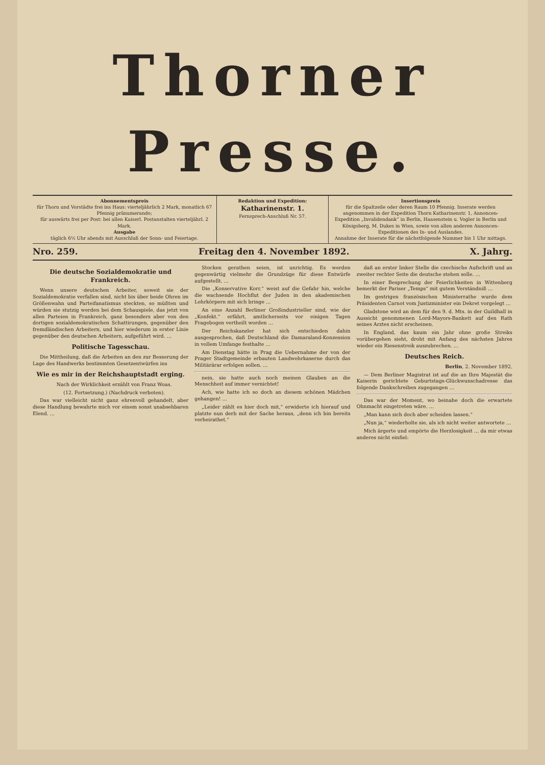Thorner Presse.
Abonnementspreis
für Thorn und Vorstädte frei ins Haus: vierteljährlich 2 Mark, monatlich 67 Pfennig pränumerando;
für auswärts frei per Post: bei allen Kaiserl. Postanstalten vierteljährl. 2 Mark.
Ausgabe
täglich 6½ Uhr abends mit Ausschluß der Sonn- und Feiertage.
Redaktion und Expedition:
Katharinenstr. 1.
Fernsprech-Anschluß Nr. 57.
Insertionspreis
für die Spaltzeile oder deren Raum 10 Pfennig. Inserate werden angenommen in der Expedition Thorn Katharinenstr. 1, Annoncen-Expedition „Invalidendank“ in Berlin, Haasenstein u. Vogler in Berlin und Königsberg, M. Dukes in Wien, sowie von allen anderen Annoncen-Expeditionen des In- und Auslandes.
Annahme der Inserate für die nächstfolgende Nummer bis 1 Uhr mittags.
Nro. 259. Freitag den 4. November 1892. X. Jahrg.
Die deutsche Sozialdemokratie und Frankreich.
Wenn unsere deutschen Arbeiter, soweit sie der Sozialdemokratie verfallen sind, nicht bis über beide Ohren im Größenwahn und Parteifanatismus steckten, so müßten und würden sie stutzig werden bei dem Schauspiele, das jetzt von allen Parteien in Frankreich, ganz besonders aber von den dortigen sozialdemokratischen Schattirungen, gegenüber den fremdländischen Arbeitern, und hier wiederum in erster Linie gegenüber den deutschen Arbeitern, aufgeführt wird. …
Politische Tagesschau.
Die Mittheilung, daß die Arbeiten an den zur Besserung der Lage des Handwerks bestimmten Gesetzentwürfen ins
Wie es mir in der Reichshauptstadt erging.
Nach der Wirklichkeit erzählt von Franz Woas.
(12. Fortsetzung.) (Nachdruck verboten).
Das war vielleicht nicht ganz ehrenvoll gehandelt, aber diese Handlung bewahrte mich vor einem sonst unabsehbaren Elend. …
Stocken gerathen seien, ist unrichtig. Es werden gegenwärtig vielmehr die Grundzüge für diese Entwürfe aufgestellt. …
Die „Konservative Korr.“ weist auf die Gefahr hin, welche die wachsende Hochflut der Juden in den akademischen Lehrkörpern mit sich bringe …
An eine Anzahl Berliner Großindustrieller sind, wie der „Konfekt.“ erfährt, amtlicherseits vor einigen Tagen Fragebogen vertheilt worden …
Der Reichskanzler hat sich entschieden dahin ausgesprochen, daß Deutschland die Damaraland-Konzession in vollem Umfange festhalte …
Am Dienstag hätte in Prag die Uebernahme der von der Prager Stadtgemeinde erbauten Landwehrkaserne durch das Militärärar erfolgen sollen. …
nein, sie hatte auch noch meinen Glauben an die Menschheit auf immer vernichtet!
Ach, wie hatte ich so doch an diesem schönen Mädchen gehangen! …
„Leider zählt es hier doch mit,“ erwiderte ich hierauf und platzte nun derb mit der Sache heraus, „denn ich bin bereits verheirathet.“
daß an erster linker Stelle die czechische Aufschrift und an zweiter rechter Seite die deutsche stehen solle. …
In einer Besprechung der Feierlichkeiten in Wittenberg bemerkt der Pariser „Temps“ mit gutem Verständniß …
Im gestrigen französischen Ministerrathe wurde dem Präsidenten Carnot vom Justizminister ein Dekret vorgelegt …
Gladstone wird an dem für den 9. d. Mts. in der Guildhall in Aussicht genommenen Lord-Mayors-Bankett auf den Rath seines Arztes nicht erscheinen.
In England, das kaum ein Jahr ohne große Streiks vorübergehen sieht, droht mit Anfang des nächsten Jahres wieder ein Riesenstreik auszubrechen. …
Deutsches Reich.
Berlin, 2. November 1892.
— Dem Berliner Magistrat ist auf die an Ihre Majestät die Kaiserin gerichtete Geburtstags-Glückwunschadresse das folgende Dankschreiben zugegangen …
Das war der Moment, wo beinahe doch die erwartete Ohnmacht eingetreten wäre. …
„Man kann sich doch aber scheiden lassen.“
„Nun ja,“ wiederholte sie, als ich nicht weiter antwortete …
Mich ärgerte und empörte die Herzlosigkeit … da mir etwas anderes nicht einfiel: